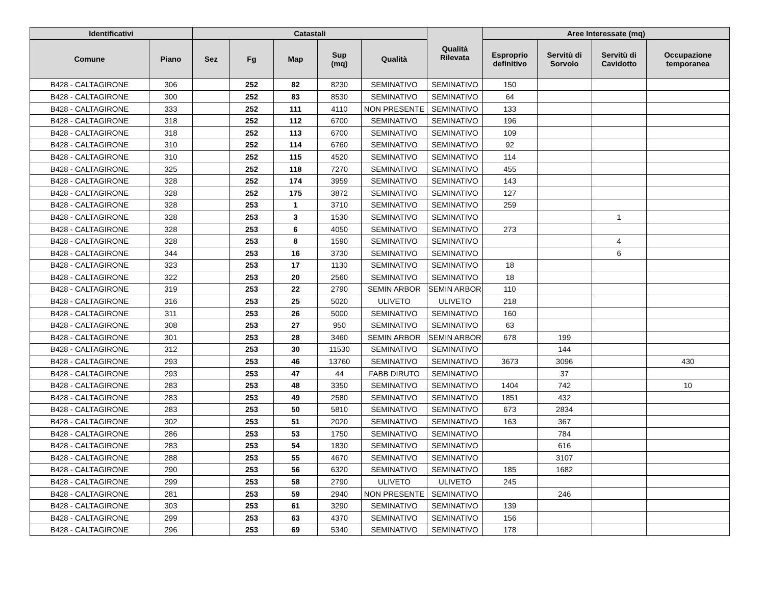| Identificativi | | Catastali | | | | | Qualità Rilevata | Aree Interessate (mq) | | | |
| --- | --- | --- | --- | --- | --- | --- | --- | --- | --- | --- | --- |
| Comune | Piano | Sez | Fg | Map | Sup (mq) | Qualità | | Esproprio definitivo | Servitù di Sorvolo | Servitù di Cavidotto | Occupazione temporanea |
| B428 - CALTAGIRONE | 306 | | 252 | 82 | 8230 | SEMINATIVO | SEMINATIVO | 150 | | | |
| B428 - CALTAGIRONE | 300 | | 252 | 83 | 8530 | SEMINATIVO | SEMINATIVO | 64 | | | |
| B428 - CALTAGIRONE | 333 | | 252 | 111 | 4110 | NON PRESENTE | SEMINATIVO | 133 | | | |
| B428 - CALTAGIRONE | 318 | | 252 | 112 | 6700 | SEMINATIVO | SEMINATIVO | 196 | | | |
| B428 - CALTAGIRONE | 318 | | 252 | 113 | 6700 | SEMINATIVO | SEMINATIVO | 109 | | | |
| B428 - CALTAGIRONE | 310 | | 252 | 114 | 6760 | SEMINATIVO | SEMINATIVO | 92 | | | |
| B428 - CALTAGIRONE | 310 | | 252 | 115 | 4520 | SEMINATIVO | SEMINATIVO | 114 | | | |
| B428 - CALTAGIRONE | 325 | | 252 | 118 | 7270 | SEMINATIVO | SEMINATIVO | 455 | | | |
| B428 - CALTAGIRONE | 328 | | 252 | 174 | 3959 | SEMINATIVO | SEMINATIVO | 143 | | | |
| B428 - CALTAGIRONE | 328 | | 252 | 175 | 3872 | SEMINATIVO | SEMINATIVO | 127 | | | |
| B428 - CALTAGIRONE | 328 | | 253 | 1 | 3710 | SEMINATIVO | SEMINATIVO | 259 | | | |
| B428 - CALTAGIRONE | 328 | | 253 | 3 | 1530 | SEMINATIVO | SEMINATIVO | | | 1 | |
| B428 - CALTAGIRONE | 328 | | 253 | 6 | 4050 | SEMINATIVO | SEMINATIVO | 273 | | | |
| B428 - CALTAGIRONE | 328 | | 253 | 8 | 1590 | SEMINATIVO | SEMINATIVO | | | 4 | |
| B428 - CALTAGIRONE | 344 | | 253 | 16 | 3730 | SEMINATIVO | SEMINATIVO | | | 6 | |
| B428 - CALTAGIRONE | 323 | | 253 | 17 | 1130 | SEMINATIVO | SEMINATIVO | 18 | | | |
| B428 - CALTAGIRONE | 322 | | 253 | 20 | 2560 | SEMINATIVO | SEMINATIVO | 18 | | | |
| B428 - CALTAGIRONE | 319 | | 253 | 22 | 2790 | SEMIN ARBOR | SEMIN ARBOR | 110 | | | |
| B428 - CALTAGIRONE | 316 | | 253 | 25 | 5020 | ULIVETO | ULIVETO | 218 | | | |
| B428 - CALTAGIRONE | 311 | | 253 | 26 | 5000 | SEMINATIVO | SEMINATIVO | 160 | | | |
| B428 - CALTAGIRONE | 308 | | 253 | 27 | 950 | SEMINATIVO | SEMINATIVO | 63 | | | |
| B428 - CALTAGIRONE | 301 | | 253 | 28 | 3460 | SEMIN ARBOR | SEMIN ARBOR | 678 | 199 | | |
| B428 - CALTAGIRONE | 312 | | 253 | 30 | 11530 | SEMINATIVO | SEMINATIVO | | 144 | | |
| B428 - CALTAGIRONE | 293 | | 253 | 46 | 13760 | SEMINATIVO | SEMINATIVO | 3673 | 3096 | | 430 |
| B428 - CALTAGIRONE | 293 | | 253 | 47 | 44 | FABB DIRUTO | SEMINATIVO | | 37 | | |
| B428 - CALTAGIRONE | 283 | | 253 | 48 | 3350 | SEMINATIVO | SEMINATIVO | 1404 | 742 | | 10 |
| B428 - CALTAGIRONE | 283 | | 253 | 49 | 2580 | SEMINATIVO | SEMINATIVO | 1851 | 432 | | |
| B428 - CALTAGIRONE | 283 | | 253 | 50 | 5810 | SEMINATIVO | SEMINATIVO | 673 | 2834 | | |
| B428 - CALTAGIRONE | 302 | | 253 | 51 | 2020 | SEMINATIVO | SEMINATIVO | 163 | 367 | | |
| B428 - CALTAGIRONE | 286 | | 253 | 53 | 1750 | SEMINATIVO | SEMINATIVO | | 784 | | |
| B428 - CALTAGIRONE | 283 | | 253 | 54 | 1830 | SEMINATIVO | SEMINATIVO | | 616 | | |
| B428 - CALTAGIRONE | 288 | | 253 | 55 | 4670 | SEMINATIVO | SEMINATIVO | | 3107 | | |
| B428 - CALTAGIRONE | 290 | | 253 | 56 | 6320 | SEMINATIVO | SEMINATIVO | 185 | 1682 | | |
| B428 - CALTAGIRONE | 299 | | 253 | 58 | 2790 | ULIVETO | ULIVETO | 245 | | | |
| B428 - CALTAGIRONE | 281 | | 253 | 59 | 2940 | NON PRESENTE | SEMINATIVO | | 246 | | |
| B428 - CALTAGIRONE | 303 | | 253 | 61 | 3290 | SEMINATIVO | SEMINATIVO | 139 | | | |
| B428 - CALTAGIRONE | 299 | | 253 | 63 | 4370 | SEMINATIVO | SEMINATIVO | 156 | | | |
| B428 - CALTAGIRONE | 296 | | 253 | 69 | 5340 | SEMINATIVO | SEMINATIVO | 178 | | | |